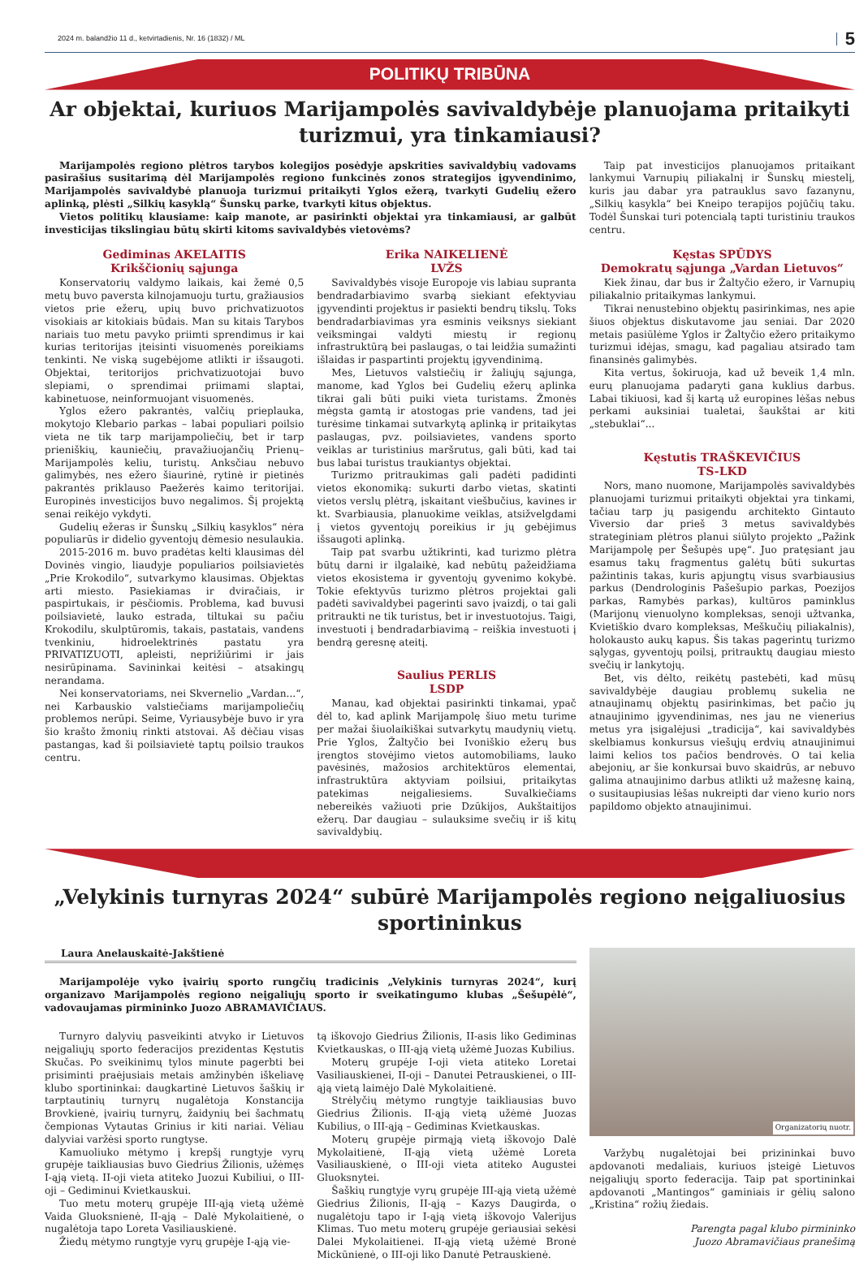2024 m. balandžio 11 d., ketvirtadienis, Nr. 16 (1832) / ML 5
POLITIKŲ TRIBŪNA
Ar objektai, kuriuos Marijampolės savivaldybėje planuojama pritaikyti turizmui, yra tinkamiausi?
Marijampolės regiono plėtros tarybos kolegijos posėdyje apskrities savivaldybių vadovams pasirašius susitarimą dėl Marijampolės regiono funkcinės zonos strategijos įgyvendinimo, Marijampolės savivaldybė planuoja turizmui pritaikyti Yglos ežerą, tvarkyti Gudelių ežero aplinką, plėsti „Silkių kasyklą“ Šunskų parke, tvarkyti kitus objektus.
Vietos politikų klausiame: kaip manote, ar pasirinkti objektai yra tinkamiausi, ar galbūt investicijas tikslingiau būtų skirti kitoms savivaldybės vietovėms?
Gediminas AKELAITIS
Krikščionių sąjunga
Konservatorių valdymo laikais, kai žemė 0,5 metų buvo paversta kilnojamuoju turtu, gražiausios vietos prie ežerų, upių buvo prichvatizuotos visokiais ar kitokiais būdais. Man su kitais Tarybos nariais tuo metu pavyko priimti sprendimus ir kai kurias teritorijas įteisinti visuomenės poreikiams tenkinti. Ne viską sugebėjome atlikti ir išsaugoti. Objektai, teritorijos prichvatizuotojai buvo slepiami, o sprendimai priimami slaptai, kabinetuose, neinformuojant visuomenės.
Yglos ežero pakrantės, valčių prieplauka, mokytojo Klebario parkas – labai populiari poilsio vieta ne tik tarp marijampoliečių, bet ir tarp prieniškių, kauniečių, pravažiuojančių Prienų–Marijampolės keliu, turistų. Anksčiau nebuvo galimybės, nes ežero šiaurinė, rytinė ir pietinės pakrantės priklauso Paežerės kaimo teritorijai. Europinės investicijos buvo negalimos. Šį projektą senai reikėjo vykdyti.
Gudelių ežeras ir Šunskų „Silkių kasyklos“ nėra populiarūs ir didelio gyventojų dėmesio nesulaukia.
2015-2016 m. buvo pradėtas kelti klausimas dėl Dovinės vingio, liaudyje populiarios poilsiavietės „Prie Krokodilo“, sutvarkymo klausimas. Objektas arti miesto. Pasiekiamas ir dviračiais, ir paspirtukais, ir pėsčiomis. Problema, kad buvusi poilsiavietė, lauko estrada, tiltukai su pačiu Krokodilu, skulptūromis, takais, pastatais, vandens tvenkiniu, hidroelektrinės pastatu yra PRIVATIZUOTI, apleisti, neprižiūrimi ir jais nesirūpinama. Savininkai keitėsi – atsakingų nerandama.
Nei konservatoriams, nei Skvernelio „Vardan...“, nei Karbauskio valstiečiams marijampoliečių problemos nerūpi. Seime, Vyriausybėje buvo ir yra šio krašto žmonių rinkti atstovai. Aš dėčiau visas pastangas, kad ši poilsiavietė taptų poilsio traukos centru.
Erika NAIKELIENĖ
LVŽS
Savivaldybės visoje Europoje vis labiau supranta bendradarbiavimo svarbą siekiant efektyviau įgyvendinti projektus ir pasiekti bendrų tikslų. Toks bendradarbiavimas yra esminis veiksnys siekiant veiksmingai valdyti miestų ir regionų infrastruktūrą bei paslaugas, o tai leidžia sumažinti išlaidas ir paspartinti projektų įgyvendinimą.
Mes, Lietuvos valstiečių ir žaliųjų sąjunga, manome, kad Yglos bei Gudelių ežerų aplinka tikrai gali būti puiki vieta turistams. Žmonės mėgsta gamtą ir atostogas prie vandens, tad jei turėsime tinkamai sutvarkytą aplinką ir pritaikytas paslaugas, pvz. poilsiavietes, vandens sporto veiklas ar turistinius maršrutus, gali būti, kad tai bus labai turistus traukiantys objektai.
Turizmo pritraukimas gali padėti padidinti vietos ekonomiką: sukurti darbo vietas, skatinti vietos verslų plėtrą, įskaitant viešbučius, kavines ir kt. Svarbiausia, planuokime veiklas, atsižvelgdami į vietos gyventojų poreikius ir jų gebėjimus išsaugoti aplinką.
Taip pat svarbu užtikrinti, kad turizmo plėtra būtų darni ir ilgalaikė, kad nebūtų pažeidžiama vietos ekosistema ir gyventojų gyvenimo kokybė. Tokie efektyvūs turizmo plėtros projektai gali padėti savivaldybei pagerinti savo įvaizdį, o tai gali pritraukti ne tik turistus, bet ir investuotojus. Taigi, investuoti į bendradarbiavimą – reiškia investuoti į bendrą geresnę ateitį.
Saulius PERLIS
LSDP
Manau, kad objektai pasirinkti tinkamai, ypač dėl to, kad aplink Marijampolę šiuo metu turime per mažai šiuolaikiškai sutvarkytų maudynių vietų. Prie Yglos, Žaltyčio bei Ivoniškio ežerų bus įrengtos stovėjimo vietos automobiliams, lauko pavėsinės, mažosios architektūros elementai, infrastruktūra aktyviam poilsiui, pritaikytas patekimas neįgaliesiems. Suvalkiečiams nebereikės važiuoti prie Dzūkijos, Aukštaitijos ežerų. Dar daugiau – sulauksime svečių ir iš kitų savivaldybių.
Taip pat investicijos planuojamos pritaikant lankymui Varnupių piliakalnį ir Šunskų miestelį, kuris jau dabar yra patrauklus savo fazanynu, „Silkių kasykla“ bei Kneipo terapijos pojūčių taku. Todėl Šunskai turi potencialą tapti turistiniu traukos centru.
Kęstas SPŪDYS
Demokratų sąjunga „Vardan Lietuvos“
Kiek žinau, dar bus ir Žaltyčio ežero, ir Varnupių piliakalnio pritaikymas lankymui.
Tikrai nenustebino objektų pasirinkimas, nes apie šiuos objektus diskutavome jau seniai. Dar 2020 metais pasiūlėme Yglos ir Žaltyčio ežero pritaikymo turizmui idėjas, smagu, kad pagaliau atsirado tam finansinės galimybės.
Kita vertus, šokiruoja, kad už beveik 1,4 mln. eurų planuojama padaryti gana kuklius darbus. Labai tikiuosi, kad šį kartą už europines lėšas nebus perkami auksiniai tualetai, šaukštai ar kiti „stebuklai“...
Kęstutis TRAŠKEVIČIUS
TS-LKD
Nors, mano nuomone, Marijampolės savivaldybės planuojami turizmui pritaikyti objektai yra tinkami, tačiau tarp jų pasigendu architekto Gintauto Viversio dar prieš 3 metus savivaldybės strateginiam plėtros planui siūlyto projekto „Pažink Marijampolę per Šešupės upę“. Juo pratęsiant jau esamus takų fragmentus galėtų būti sukurtas pažintinis takas, kuris apjungtų visus svarbiausius parkus (Dendrologinis Pašešupio parkas, Poezijos parkas, Ramybės parkas), kultūros paminklus (Marijonų vienuolyno kompleksas, senoji užtvanka, Kvietiškio dvaro kompleksas, Meškučių piliakalnis), holokausto aukų kapus. Šis takas pagerintų turizmo sąlygas, gyventojų poilsį, pritrauktų daugiau miesto svečių ir lankytojų.
Bet, vis dėlto, reikėtų pastebėti, kad mūsų savivaldybėje daugiau problemų sukelia ne atnaujinamų objektų pasirinkimas, bet pačio jų atnaujinimo įgyvendinimas, nes jau ne vienerius metus yra įsigalėjusi „tradicija“, kai savivaldybės skelbiamus konkursus viešųjų erdvių atnaujinimui laimi kelios tos pačios bendrovės. O tai kelia abejonių, ar šie konkursai buvo skaidrūs, ar nebuvo galima atnaujinimo darbus atlikti už mažesnę kainą, o susitaupiusias lėšas nukreipti dar vieno kurio nors papildomo objekto atnaujinimui.
„Velykinis turnyras 2024“ subūrė Marijampolės regiono neįgaliuosius sportininkus
Laura Anelauskaitė-Jakštienė
Marijampolėje vyko įvairių sporto rungčių tradicinis „Velykinis turnyras 2024“, kurį organizavo Marijampolės regiono neįgaliųjų sporto ir sveikatingumo klubas „Šešupėlė“, vadovaujamas pirmininko Juozo ABRAMAVIČIAUS.
Turnyro dalyvių pasveikinti atvyko ir Lietuvos neįgaliųjų sporto federacijos prezidentas Kęstutis Skučas. Po sveikinimų tylos minute pagerbti bei prisiminti praėjusiais metais amžinybėn iškeliavę klubo sportininkai: daugkartinė Lietuvos šaškių ir tarptautinių turnyrų nugalėtoja Konstancija Brovkienė, įvairių turnyrų, žaidynių bei šachmatų čempionas Vytautas Grinius ir kiti nariai. Vėliau dalyviai varžėsi sporto rungtyse.
Kamuoliuko mėtymo į krepšį rungtyje vyrų grupėje taikliausias buvo Giedrius Žilionis, užėmęs I-ąją vietą. II-oji vieta atiteko Juozui Kubiliui, o III-oji – Gediminui Kvietkauskui.
Tuo metu moterų grupėje III-ąją vietą užėmė Vaida Gluoksnienė, II-ąją – Dalė Mykolaitienė, o nugalėtoja tapo Loreta Vasiliauskienė.
Žiedų mėtymo rungtyje vyrų grupėje I-ąją vie-
tą iškovojo Giedrius Žilionis, II-asis liko Gediminas Kvietkauskas, o III-ąją vietą užėmė Juozas Kubilius.
Moterų grupėje I-oji vieta atiteko Loretai Vasiliauskienei, II-oji – Danutei Petrauskienei, o III-ąją vietą laimėjo Dalė Mykolaitienė.
Strėlyčių mėtymo rungtyje taikliausias buvo Giedrius Žilionis. II-ąją vietą užėmė Juozas Kubilius, o III-ąją – Gediminas Kvietkauskas.
Moterų grupėje pirmąją vietą iškovojo Dalė Mykolaitienė, II-ąją vietą užėmė Loreta Vasiliauskienė, o III-oji vieta atiteko Augustei Gluoksnytei.
Šaškių rungtyje vyrų grupėje III-ąją vietą užėmė Giedrius Žilionis, II-ąją – Kazys Daugirda, o nugalėtoju tapo ir I-ąją vietą iškovojo Valerijus Klimas. Tuo metu moterų grupėje geriausiai sekėsi Dalei Mykolaitienei. II-ąją vietą užėmė Bronė Mickūnienė, o III-oji liko Danutė Petrauskienė.
Organizatorių nuotr.
Varžybų nugalėtojai bei prizininkai buvo apdovanoti medaliais, kuriuos įsteigė Lietuvos neįgaliųjų sporto federacija. Taip pat sportininkai apdovanoti „Mantingos“ gaminiais ir gėlių salono „Kristina“ rožių žiedais.
Parengta pagal klubo pirmininko
Juozo Abramavičiaus pranešimą